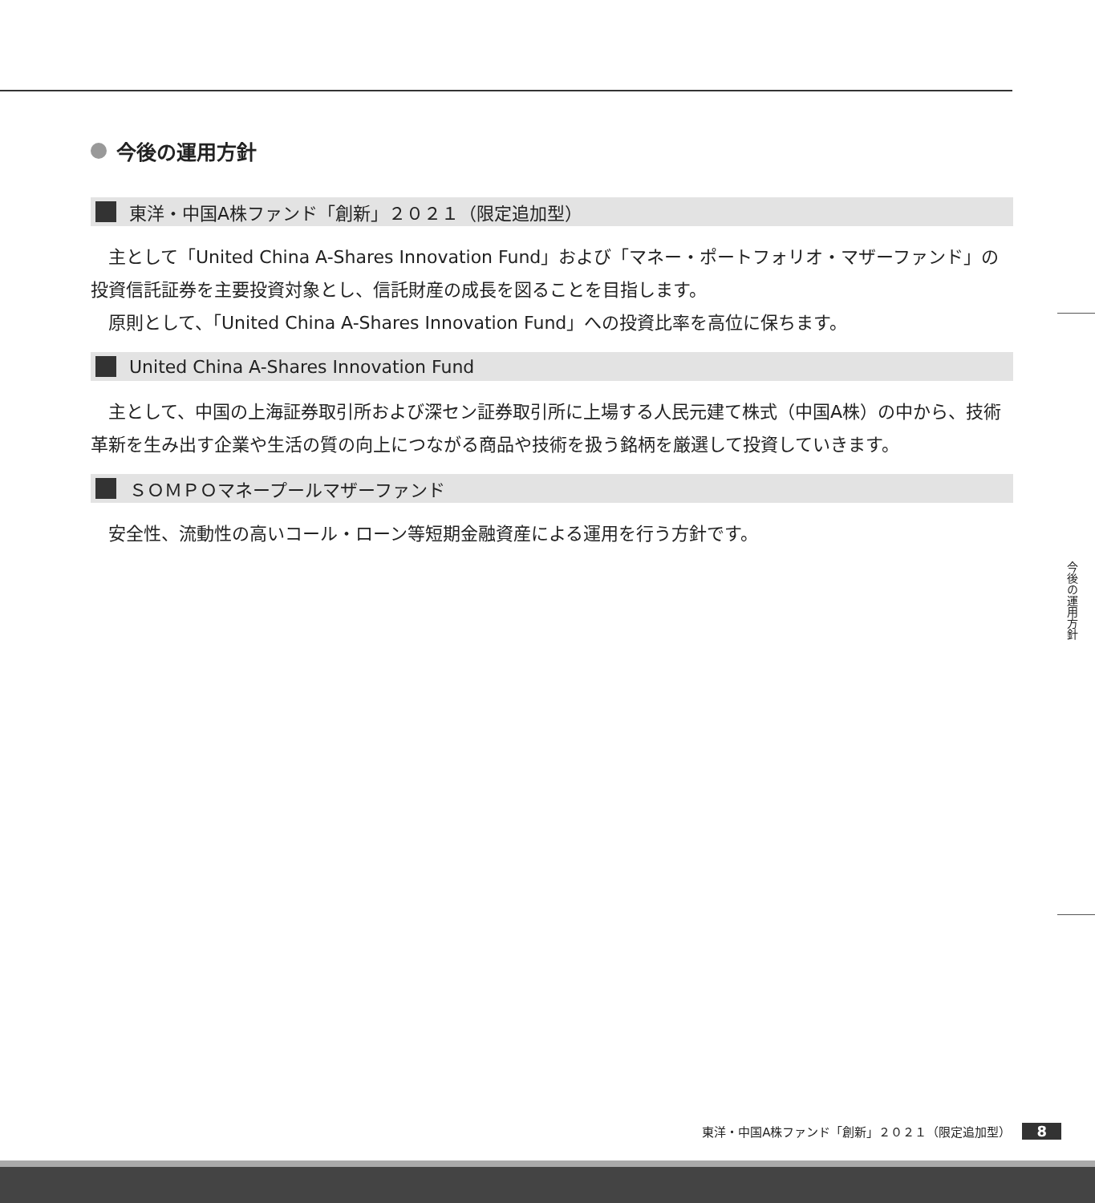今後の運用方針
東洋・中国A株ファンド「創新」２０２１（限定追加型）
　主として「United China A-Shares Innovation Fund」および「マネー・ポートフォリオ・マザーファンド」の投資信託証券を主要投資対象とし、信託財産の成長を図ることを目指します。
　原則として、「United China A-Shares Innovation Fund」への投資比率を高位に保ちます。
United China A-Shares Innovation Fund
　主として、中国の上海証券取引所および深セン証券取引所に上場する人民元建て株式（中国A株）の中から、技術革新を生み出す企業や生活の質の向上につながる商品や技術を扱う銘柄を厳選して投資していきます。
ＳＯＭＰＯマネープールマザーファンド
　安全性、流動性の高いコール・ローン等短期金融資産による運用を行う方針です。
今後の運用方針
東洋・中国A株ファンド「創新」２０２１（限定追加型） 8